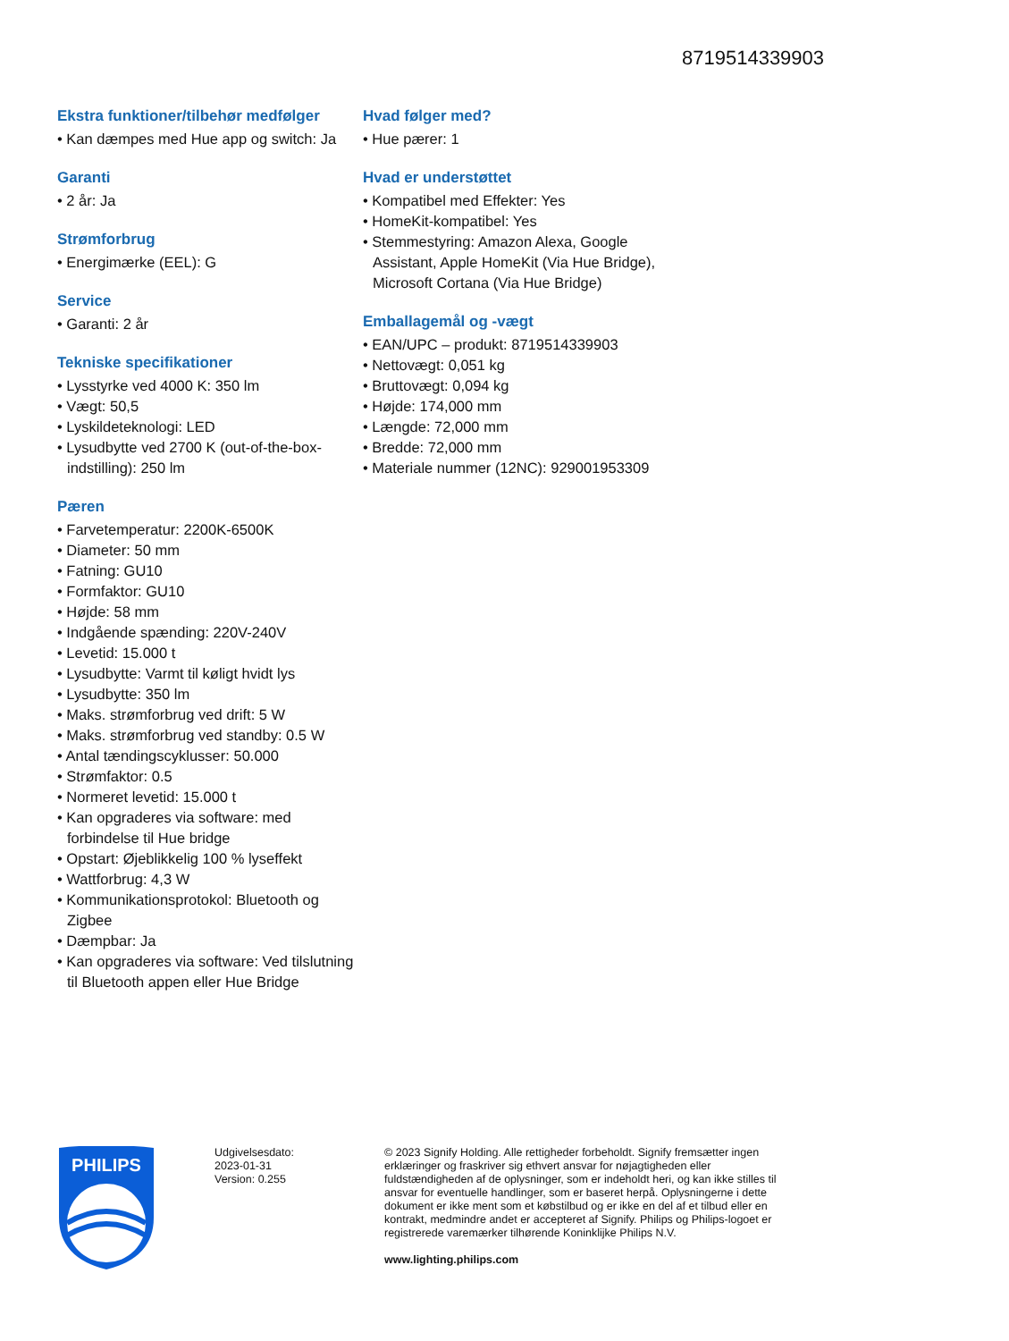8719514339903
Ekstra funktioner/tilbehør medfølger
• Kan dæmpes med Hue app og switch: Ja
Garanti
• 2 år: Ja
Strømforbrug
• Energimærke (EEL): G
Service
• Garanti: 2 år
Tekniske specifikationer
• Lysstyrke ved 4000 K: 350 lm
• Vægt: 50,5
• Lyskildeteknologi: LED
• Lysudbytte ved 2700 K (out-of-the-box-indstilling): 250 lm
Pæren
• Farvetemperatur: 2200K-6500K
• Diameter: 50 mm
• Fatning: GU10
• Formfaktor: GU10
• Højde: 58 mm
• Indgående spænding: 220V-240V
• Levetid: 15.000 t
• Lysudbytte: Varmt til køligt hvidt lys
• Lysudbytte: 350 lm
• Maks. strømforbrug ved drift: 5 W
• Maks. strømforbrug ved standby: 0.5 W
• Antal tændingscyklusser: 50.000
• Strømfaktor: 0.5
• Normeret levetid: 15.000 t
• Kan opgraderes via software: med forbindelse til Hue bridge
• Opstart: Øjeblikkelig 100 % lyseffekt
• Wattforbrug: 4,3 W
• Kommunikationsprotokol: Bluetooth og Zigbee
• Dæmpbar: Ja
• Kan opgraderes via software: Ved tilslutning til Bluetooth appen eller Hue Bridge
Hvad følger med?
• Hue pærer: 1
Hvad er understøttet
• Kompatibel med Effekter: Yes
• HomeKit-kompatibel: Yes
• Stemmestyring: Amazon Alexa, Google Assistant, Apple HomeKit (Via Hue Bridge), Microsoft Cortana (Via Hue Bridge)
Emballagemål og -vægt
• EAN/UPC – produkt: 8719514339903
• Nettovægt: 0,051 kg
• Bruttovægt: 0,094 kg
• Højde: 174,000 mm
• Længde: 72,000 mm
• Bredde: 72,000 mm
• Materiale nummer (12NC): 929001953309
PHILIPS
Udgivelsesdato:
2023-01-31
Version: 0.255
© 2023 Signify Holding. Alle rettigheder forbeholdt. Signify fremsætter ingen erklæringer og fraskriver sig ethvert ansvar for nøjagtigheden eller fuldstændigheden af de oplysninger, som er indeholdt heri, og kan ikke stilles til ansvar for eventuelle handlinger, som er baseret herpå. Oplysningerne i dette dokument er ikke ment som et købstilbud og er ikke en del af et tilbud eller en kontrakt, medmindre andet er accepteret af Signify. Philips og Philips-logoet er registrerede varemærker tilhørende Koninklijke Philips N.V.
www.lighting.philips.com